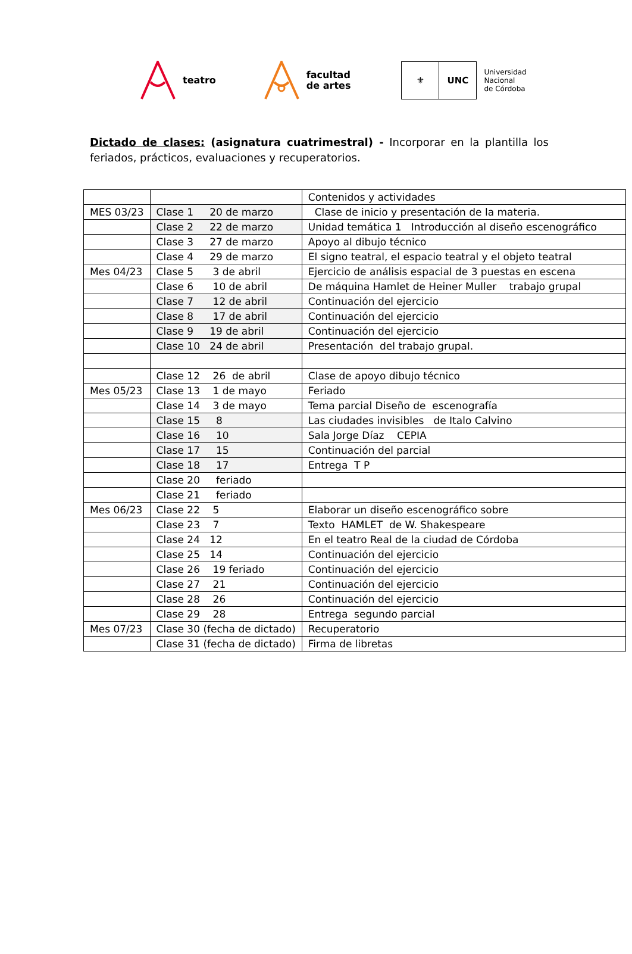teatro
facultad
de artes
⚜ UNC
Universidad
Nacional
de Córdoba
Dictado de clases: (asignatura cuatrimestral) - Incorporar en la plantilla los feriados, prácticos, evaluaciones y recuperatorios.
| | | Contenidos y actividades |
| MES 03/23 | Clase 1 20 de marzo | Clase de inicio y presentación de la materia. |
| | Clase 2 22 de marzo | Unidad temática 1 Introducción al diseño escenográfico |
| | Clase 3 27 de marzo | Apoyo al dibujo técnico |
| | Clase 4 29 de marzo | El signo teatral, el espacio teatral y el objeto teatral |
| Mes 04/23 | Clase 5 3 de abril | Ejercicio de análisis espacial de 3 puestas en escena |
| | Clase 6 10 de abril | De máquina Hamlet de Heiner Muller trabajo grupal |
| | Clase 7 12 de abril | Continuación del ejercicio |
| | Clase 8 17 de abril | Continuación del ejercicio |
| | Clase 9 19 de abril | Continuación del ejercicio |
| | Clase 10 24 de abril | Presentación del trabajo grupal. |
| | Clase 12 26 de abril | Clase de apoyo dibujo técnico |
| Mes 05/23 | Clase 13 1 de mayo | Feriado |
| | Clase 14 3 de mayo | Tema parcial Diseño de escenografía |
| | Clase 15 8 | Las ciudades invisibles de Italo Calvino |
| | Clase 16 10 | Sala Jorge Díaz CEPIA |
| | Clase 17 15 | Continuación del parcial |
| | Clase 18 17 | Entrega T P |
| | Clase 20 feriado | |
| | Clase 21 feriado | |
| Mes 06/23 | Clase 22 5 | Elaborar un diseño escenográfico sobre |
| | Clase 23 7 | Texto HAMLET de W. Shakespeare |
| | Clase 24 12 | En el teatro Real de la ciudad de Córdoba |
| | Clase 25 14 | Continuación del ejercicio |
| | Clase 26 19 feriado | Continuación del ejercicio |
| | Clase 27 21 | Continuación del ejercicio |
| | Clase 28 26 | Continuación del ejercicio |
| | Clase 29 28 | Entrega segundo parcial |
| Mes 07/23 | Clase 30 (fecha de dictado) | Recuperatorio |
| | Clase 31 (fecha de dictado) | Firma de libretas |